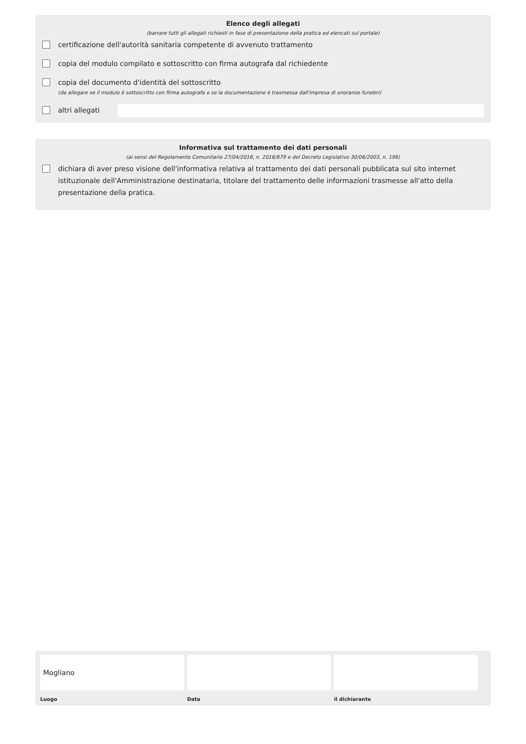Elenco degli allegati
(barrare tutti gli allegati richiesti in fase di presentazione della pratica ed elencati sul portale)
certificazione dell'autorità sanitaria competente di avvenuto trattamento
copia del modulo compilato e sottoscritto con firma autografa dal richiedente
copia del documento d'identità del sottoscritto
(da allegare se il modulo è sottoscritto con firma autografa o se la documentazione è trasmessa dall'impresa di onoranze funebri)
altri allegati
Informativa sul trattamento dei dati personali
(ai sensi del Regolamento Comunitario 27/04/2016, n. 2016/679 e del Decreto Legislativo 30/06/2003, n. 196)
dichiara di aver preso visione dell'informativa relativa al trattamento dei dati personali pubblicata sul sito internet istituzionale dell'Amministrazione destinataria, titolare del trattamento delle informazioni trasmesse all'atto della presentazione della pratica.
Mogliano
Luogo
Data il dichiarante